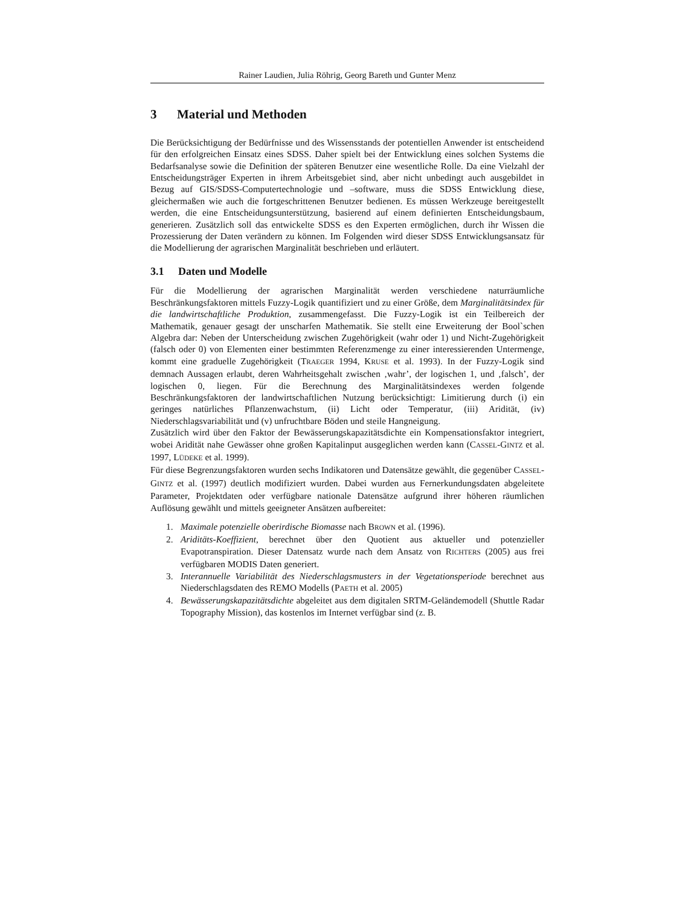Rainer Laudien, Julia Röhrig, Georg Bareth und Gunter Menz
3 Material und Methoden
Die Berücksichtigung der Bedürfnisse und des Wissensstands der potentiellen Anwender ist entscheidend für den erfolgreichen Einsatz eines SDSS. Daher spielt bei der Entwicklung eines solchen Systems die Bedarfsanalyse sowie die Definition der späteren Benutzer eine wesentliche Rolle. Da eine Vielzahl der Entscheidungsträger Experten in ihrem Arbeitsgebiet sind, aber nicht unbedingt auch ausgebildet in Bezug auf GIS/SDSS-Computertechnologie und –software, muss die SDSS Entwicklung diese, gleichermaßen wie auch die fortgeschrittenen Benutzer bedienen. Es müssen Werkzeuge bereitgestellt werden, die eine Entscheidungsunterstützung, basierend auf einem definierten Entscheidungsbaum, generieren. Zusätzlich soll das entwickelte SDSS es den Experten ermöglichen, durch ihr Wissen die Prozessierung der Daten verändern zu können. Im Folgenden wird dieser SDSS Entwicklungsansatz für die Modellierung der agrarischen Marginalität beschrieben und erläutert.
3.1 Daten und Modelle
Für die Modellierung der agrarischen Marginalität werden verschiedene naturräumliche Beschränkungsfaktoren mittels Fuzzy-Logik quantifiziert und zu einer Größe, dem Marginalitätsindex für die landwirtschaftliche Produktion, zusammengefasst. Die Fuzzy-Logik ist ein Teilbereich der Mathematik, genauer gesagt der unscharfen Mathematik. Sie stellt eine Erweiterung der Bool`schen Algebra dar: Neben der Unterscheidung zwischen Zugehörigkeit (wahr oder 1) und Nicht-Zugehörigkeit (falsch oder 0) von Elementen einer bestimmten Referenzmenge zu einer interessierenden Untermenge, kommt eine graduelle Zugehörigkeit (TRAEGER 1994, KRUSE et al. 1993). In der Fuzzy-Logik sind demnach Aussagen erlaubt, deren Wahrheitsgehalt zwischen ‚wahr’, der logischen 1, und ‚falsch’, der logischen 0, liegen. Für die Berechnung des Marginalitätsindexes werden folgende Beschränkungsfaktoren der landwirtschaftlichen Nutzung berücksichtigt: Limitierung durch (i) ein geringes natürliches Pflanzenwachstum, (ii) Licht oder Temperatur, (iii) Aridität, (iv) Niederschlagsvariabilität und (v) unfruchtbare Böden und steile Hangneigung.
Zusätzlich wird über den Faktor der Bewässerungskapazitätsdichte ein Kompensationsfaktor integriert, wobei Aridität nahe Gewässer ohne großen Kapitalinput ausgeglichen werden kann (CASSEL-GINTZ et al. 1997, LÜDEKE et al. 1999).
Für diese Begrenzungsfaktoren wurden sechs Indikatoren und Datensätze gewählt, die gegenüber CASSEL-GINTZ et al. (1997) deutlich modifiziert wurden. Dabei wurden aus Fernerkundungsdaten abgeleitete Parameter, Projektdaten oder verfügbare nationale Datensätze aufgrund ihrer höheren räumlichen Auflösung gewählt und mittels geeigneter Ansätzen aufbereitet:
1. Maximale potenzielle oberirdische Biomasse nach BROWN et al. (1996).
2. Ariditäts-Koeffizient, berechnet über den Quotient aus aktueller und potenzieller Evapotranspiration. Dieser Datensatz wurde nach dem Ansatz von RICHTERS (2005) aus frei verfügbaren MODIS Daten generiert.
3. Interannuelle Variabilität des Niederschlagsmusters in der Vegetationsperiode berechnet aus Niederschlagsdaten des REMO Modells (PAETH et al. 2005)
4. Bewässerungskapazitätsdichte abgeleitet aus dem digitalen SRTM-Geländemodell (Shuttle Radar Topography Mission), das kostenlos im Internet verfügbar sind (z. B.